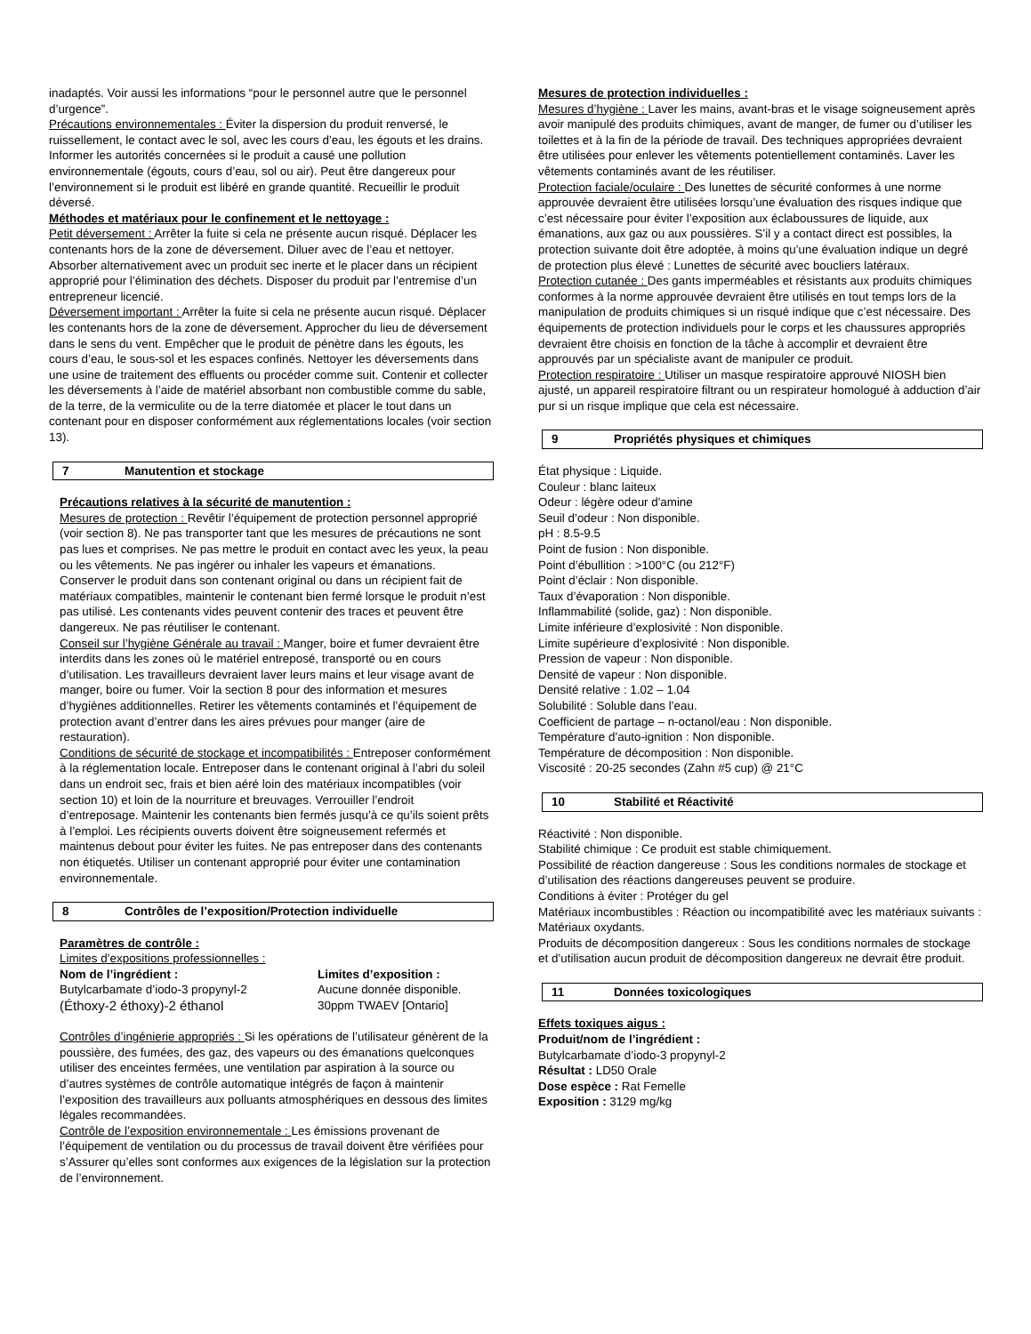inadaptés. Voir aussi les informations “pour le personnel autre que le personnel d’urgence”.
Précautions environnementales : Éviter la dispersion du produit renversé, le ruissellement, le contact avec le sol, avec les cours d’eau, les égouts et les drains. Informer les autorités concernées si le produit a causé une pollution environnementale (égouts, cours d’eau, sol ou air). Peut être dangereux pour l’environnement si le produit est libéré en grande quantité. Recueillir le produit déversé.
Méthodes et matériaux pour le confinement et le nettoyage :
Petit déversement : Arrêter la fuite si cela ne présente aucun risqué. Déplacer les contenants hors de la zone de déversement. Diluer avec de l’eau et nettoyer. Absorber alternativement avec un produit sec inerte et le placer dans un récipient approprié pour l’élimination des déchets. Disposer du produit par l’entremise d’un entrepreneur licencié.
Déversement important : Arrêter la fuite si cela ne présente aucun risqué. Déplacer les contenants hors de la zone de déversement. Approcher du lieu de déversement dans le sens du vent. Empêcher que le produit de pénètre dans les égouts, les cours d’eau, le sous-sol et les espaces confinés. Nettoyer les déversements dans une usine de traitement des effluents ou procéder comme suit. Contenir et collecter les déversements à l’aide de matériel absorbant non combustible comme du sable, de la terre, de la vermiculite ou de la terre diatomée et placer le tout dans un contenant pour en disposer conformément aux réglementations locales (voir section 13).
7 Manutention et stockage
Précautions relatives à la sécurité de manutention :
Mesures de protection : Revêtir l’équipement de protection personnel approprié (voir section 8). Ne pas transporter tant que les mesures de précautions ne sont pas lues et comprises. Ne pas mettre le produit en contact avec les yeux, la peau ou les vêtements. Ne pas ingérer ou inhaler les vapeurs et émanations. Conserver le produit dans son contenant original ou dans un récipient fait de matériaux compatibles, maintenir le contenant bien fermé lorsque le produit n’est pas utilisé. Les contenants vides peuvent contenir des traces et peuvent être dangereux. Ne pas réutiliser le contenant.
Conseil sur l’hygiène Générale au travail : Manger, boire et fumer devraient être interdits dans les zones où le matériel entreposé, transporté ou en cours d’utilisation. Les travailleurs devraient laver leurs mains et leur visage avant de manger, boire ou fumer. Voir la section 8 pour des information et mesures d’hygiènes additionnelles. Retirer les vêtements contaminés et l’équipement de protection avant d’entrer dans les aires prévues pour manger (aire de restauration).
Conditions de sécurité de stockage et incompatibilités : Entreposer conformément à la réglementation locale. Entreposer dans le contenant original à l’abri du soleil dans un endroit sec, frais et bien aéré loin des matériaux incompatibles (voir section 10) et loin de la nourriture et breuvages. Verrouiller l’endroit d’entreposage. Maintenir les contenants bien fermés jusqu’à ce qu’ils soient prêts à l’emploi. Les récipients ouverts doivent être soigneusement refermés et maintenus debout pour éviter les fuites. Ne pas entreposer dans des contenants non étiquetés. Utiliser un contenant approprié pour éviter une contamination environnementale.
8 Contrôles de l’exposition/Protection individuelle
Paramètres de contrôle :
Limites d’expositions professionnelles :
| Nom de l’ingrédient : | Limites d’exposition : |
| --- | --- |
| Butylcarbamate d’iodo-3 propynyl-2 | Aucune donnée disponible. |
| (Éthoxy-2 éthoxy)-2 éthanol | 30ppm TWAEV [Ontario] |
Contrôles d’ingénierie appropriés : Si les opérations de l’utilisateur génèrent de la poussière, des fumées, des gaz, des vapeurs ou des émanations quelconques utiliser des enceintes fermées, une ventilation par aspiration à la source ou d’autres systèmes de contrôle automatique intégrés de façon à maintenir l’exposition des travailleurs aux polluants atmosphériques en dessous des limites légales recommandées.
Contrôle de l’exposition environnementale : Les émissions provenant de l’équipement de ventilation ou du processus de travail doivent être vérifiées pour s’Assurer qu’elles sont conformes aux exigences de la législation sur la protection de l’environnement.
Mesures de protection individuelles :
Mesures d’hygiène : Laver les mains, avant-bras et le visage soigneusement après avoir manipulé des produits chimiques, avant de manger, de fumer ou d’utiliser les toilettes et à la fin de la période de travail. Des techniques appropriées devraient être utilisées pour enlever les vêtements potentiellement contaminés. Laver les vêtements contaminés avant de les réutiliser.
Protection faciale/oculaire : Des lunettes de sécurité conformes à une norme approuvée devraient être utilisées lorsqu’une évaluation des risques indique que c’est nécessaire pour éviter l’exposition aux éclaboussures de liquide, aux émanations, aux gaz ou aux poussières. S’il y a contact direct est possibles, la protection suivante doit être adoptée, à moins qu’une évaluation indique un degré de protection plus élevé : Lunettes de sécurité avec boucliers latéraux.
Protection cutanée : Des gants imperméables et résistants aux produits chimiques conformes à la norme approuvée devraient être utilisés en tout temps lors de la manipulation de produits chimiques si un risqué indique que c’est nécessaire. Des équipements de protection individuels pour le corps et les chaussures appropriés devraient être choisis en fonction de la tâche à accomplir et devraient être approuvés par un spécialiste avant de manipuler ce produit.
Protection respiratoire : Utiliser un masque respiratoire approuvé NIOSH bien ajusté, un appareil respiratoire filtrant ou un respirateur homologué à adduction d’air pur si un risque implique que cela est nécessaire.
9 Propriétés physiques et chimiques
État physique : Liquide.
Couleur : blanc laiteux
Odeur : légère odeur d'amine
Seuil d’odeur : Non disponible.
pH : 8.5-9.5
Point de fusion : Non disponible.
Point d’ébullition : >100°C (ou 212°F)
Point d’éclair : Non disponible.
Taux d’évaporation : Non disponible.
Inflammabilité (solide, gaz) : Non disponible.
Limite inférieure d’explosivité : Non disponible.
Limite supérieure d’explosivité : Non disponible.
Pression de vapeur : Non disponible.
Densité de vapeur : Non disponible.
Densité relative : 1.02 – 1.04
Solubilité : Soluble dans l’eau.
Coefficient de partage – n-octanol/eau : Non disponible.
Température d’auto-ignition : Non disponible.
Température de décomposition : Non disponible.
Viscosité : 20-25 secondes (Zahn #5 cup) @ 21°C
10 Stabilité et Réactivité
Réactivité : Non disponible.
Stabilité chimique : Ce produit est stable chimiquement.
Possibilité de réaction dangereuse : Sous les conditions normales de stockage et d’utilisation des réactions dangereuses peuvent se produire.
Conditions à éviter : Protéger du gel
Matériaux incombustibles : Réaction ou incompatibilité avec les matériaux suivants : Matériaux oxydants.
Produits de décomposition dangereux : Sous les conditions normales de stockage et d’utilisation aucun produit de décomposition dangereux ne devrait être produit.
11 Données toxicologiques
Effets toxiques aigus :
Produit/nom de l’ingrédient :
Butylcarbamate d’iodo-3 propynyl-2
Résultat : LD50 Orale
Dose espèce : Rat Femelle
Exposition : 3129 mg/kg